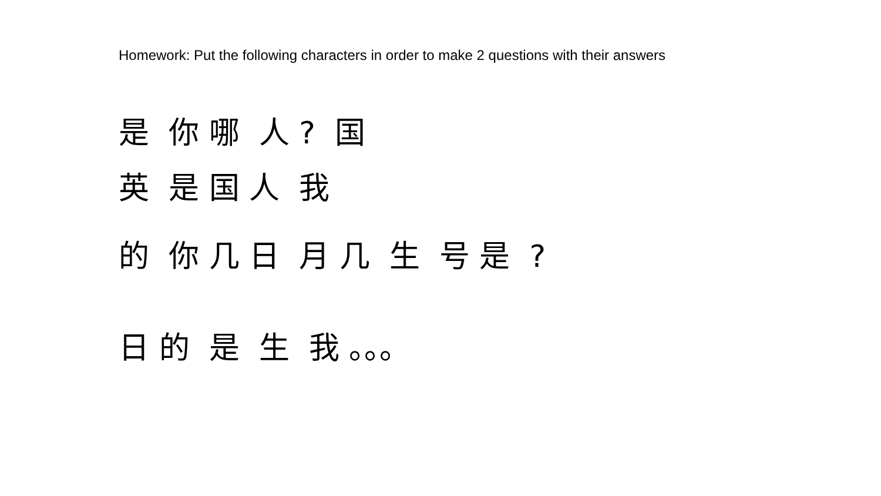Homework: Put the following characters in order to make 2 questions with their answers
是 你 哪 人 ? 国
英 是 国 人 我
的 你 几 日 月 几 生 号 是 ?
日 的 是 生 我 。。。